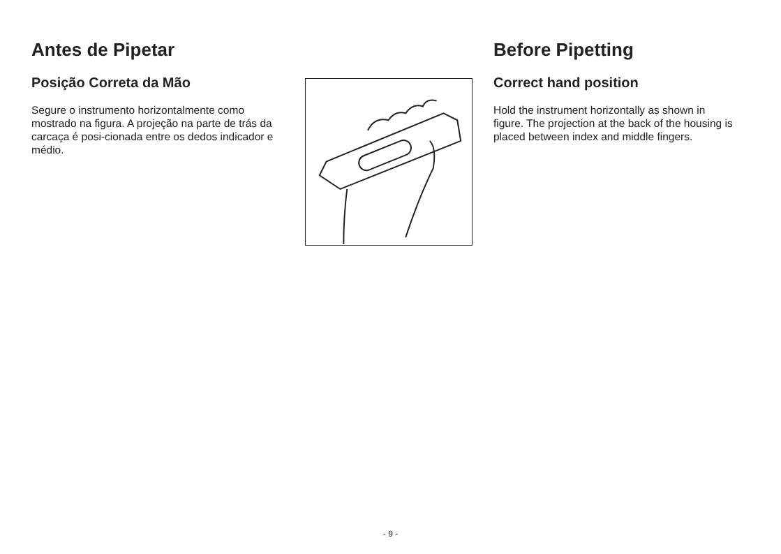Antes de Pipetar
Posição Correta da Mão
Segure o instrumento horizontalmente como mostrado na figura. A projeção na parte de trás da carcaça é posi-cionada entre os dedos indicador e médio.
Before Pipetting
Correct hand position
Hold the instrument horizontally as shown in figure. The projection at the back of the housing is placed between index and middle fingers.
- 9 -